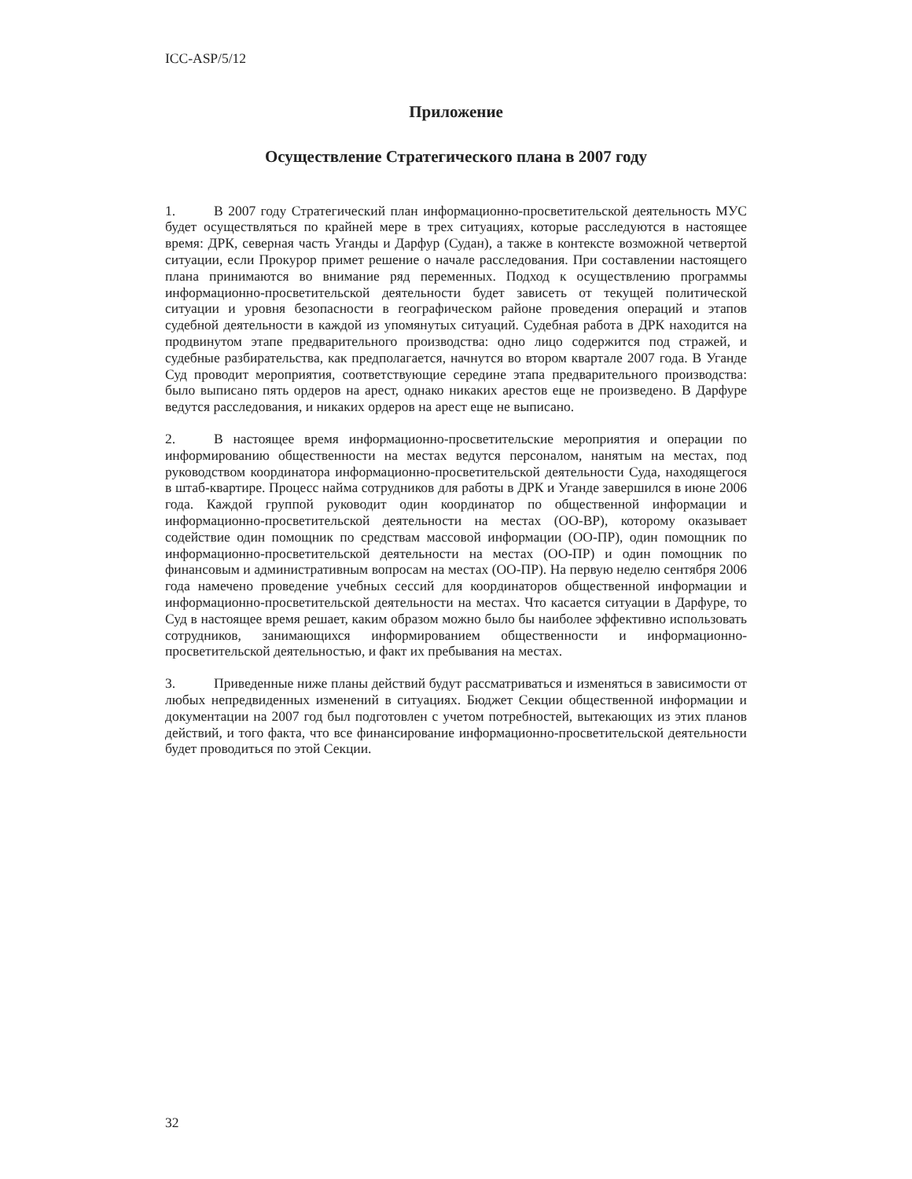ICC-ASP/5/12
Приложение
Осуществление Стратегического плана в 2007 году
1. В 2007 году Стратегический план информационно-просветительской деятельность МУС будет осуществляться по крайней мере в трех ситуациях, которые расследуются в настоящее время: ДРК, северная часть Уганды и Дарфур (Судан), а также в контексте возможной четвертой ситуации, если Прокурор примет решение о начале расследования. При составлении настоящего плана принимаются во внимание ряд переменных. Подход к осуществлению программы информационно-просветительской деятельности будет зависеть от текущей политической ситуации и уровня безопасности в географическом районе проведения операций и этапов судебной деятельности в каждой из упомянутых ситуаций. Судебная работа в ДРК находится на продвинутом этапе предварительного производства: одно лицо содержится под стражей, и судебные разбирательства, как предполагается, начнутся во втором квартале 2007 года. В Уганде Суд проводит мероприятия, соответствующие середине этапа предварительного производства: было выписано пять ордеров на арест, однако никаких арестов еще не произведено. В Дарфуре ведутся расследования, и никаких ордеров на арест еще не выписано.
2. В настоящее время информационно-просветительские мероприятия и операции по информированию общественности на местах ведутся персоналом, нанятым на местах, под руководством координатора информационно-просветительской деятельности Суда, находящегося в штаб-квартире. Процесс найма сотрудников для работы в ДРК и Уганде завершился в июне 2006 года. Каждой группой руководит один координатор по общественной информации и информационно-просветительской деятельности на местах (ОО-ВР), которому оказывает содействие один помощник по средствам массовой информации (ОО-ПР), один помощник по информационно-просветительской деятельности на местах (ОО-ПР) и один помощник по финансовым и административным вопросам на местах (ОО-ПР). На первую неделю сентября 2006 года намечено проведение учебных сессий для координаторов общественной информации и информационно-просветительской деятельности на местах. Что касается ситуации в Дарфуре, то Суд в настоящее время решает, каким образом можно было бы наиболее эффективно использовать сотрудников, занимающихся информированием общественности и информационно-просветительской деятельностью, и факт их пребывания на местах.
3. Приведенные ниже планы действий будут рассматриваться и изменяться в зависимости от любых непредвиденных изменений в ситуациях. Бюджет Секции общественной информации и документации на 2007 год был подготовлен с учетом потребностей, вытекающих из этих планов действий, и того факта, что все финансирование информационно-просветительской деятельности будет проводиться по этой Секции.
32